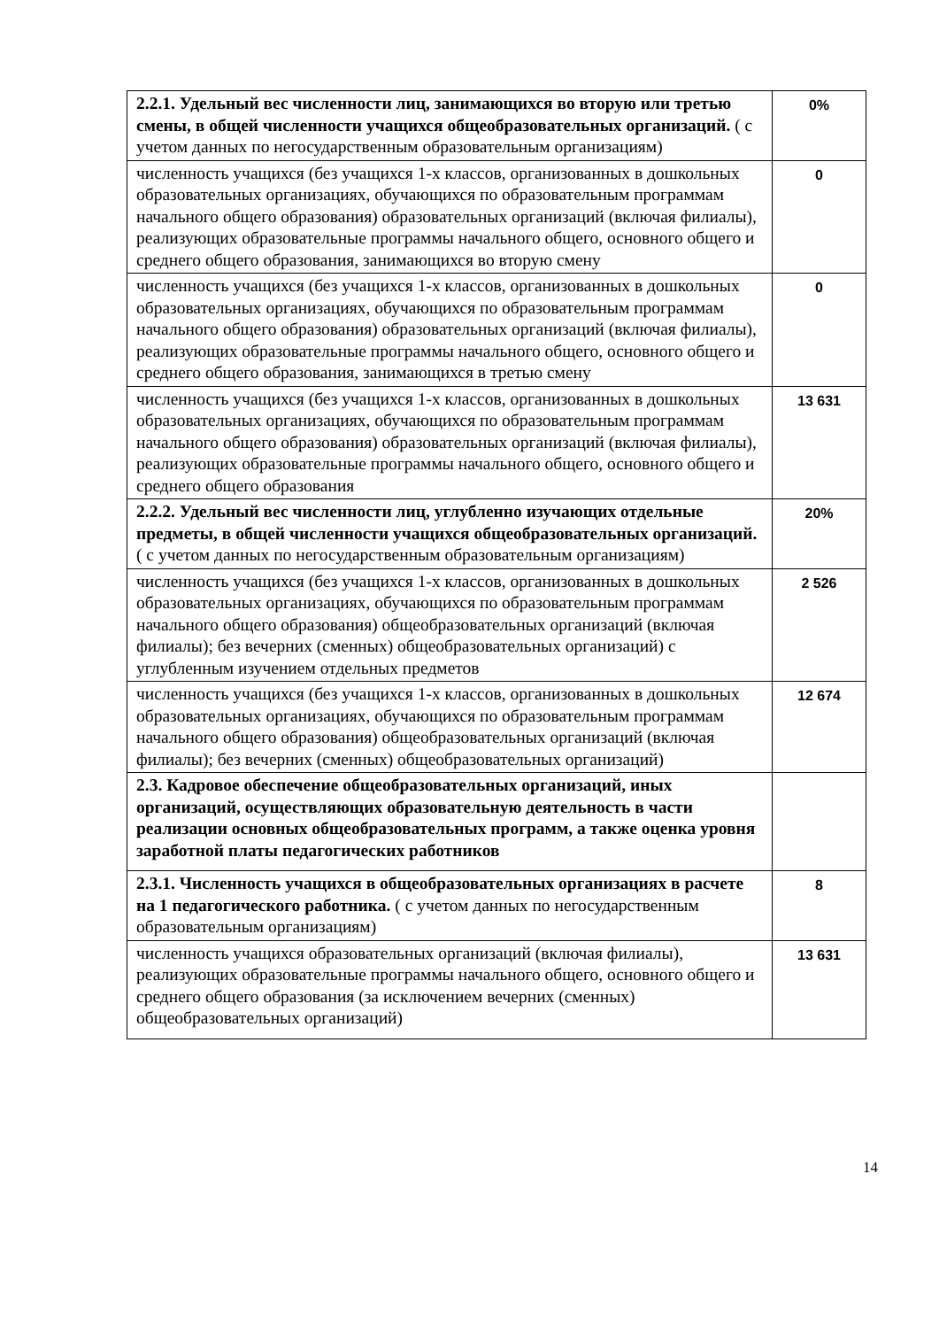| 2.2.1. Удельный вес численности лиц, занимающихся во вторую или третью смены, в общей численности учащихся общеобразовательных организаций. ( с учетом данных по негосударственным образовательным организациям) | 0% |
| численность учащихся (без учащихся 1-х классов, организованных в дошкольных образовательных организациях, обучающихся по образовательным программам начального общего образования) образовательных организаций (включая филиалы), реализующих образовательные программы начального общего, основного общего и среднего общего образования, занимающихся во вторую смену | 0 |
| численность учащихся (без учащихся 1-х классов, организованных в дошкольных образовательных организациях, обучающихся по образовательным программам начального общего образования) образовательных организаций (включая филиалы), реализующих образовательные программы начального общего, основного общего и среднего общего образования, занимающихся в третью смену | 0 |
| численность учащихся (без учащихся 1-х классов, организованных в дошкольных образовательных организациях, обучающихся по образовательным программам начального общего образования) образовательных организаций (включая филиалы), реализующих образовательные программы начального общего, основного общего и среднего общего образования | 13 631 |
| 2.2.2. Удельный вес численности лиц, углубленно изучающих отдельные предметы, в общей численности учащихся общеобразовательных организаций. ( с учетом данных по негосударственным образовательным организациям) | 20% |
| численность учащихся (без учащихся 1-х классов, организованных в дошкольных образовательных организациях, обучающихся по образовательным программам начального общего образования) общеобразовательных организаций (включая филиалы); без вечерних (сменных) общеобразовательных организаций) с углубленным изучением отдельных предметов | 2 526 |
| численность учащихся (без учащихся 1-х классов, организованных в дошкольных образовательных организациях, обучающихся по образовательным программам начального общего образования) общеобразовательных организаций (включая филиалы); без вечерних (сменных) общеобразовательных организаций) | 12 674 |
| 2.3. Кадровое обеспечение общеобразовательных организаций, иных организаций, осуществляющих образовательную деятельность в части реализации основных общеобразовательных программ, а также оценка уровня заработной платы педагогических работников | |
| 2.3.1. Численность учащихся в общеобразовательных организациях в расчете на 1 педагогического работника. ( с учетом данных по негосударственным образовательным организациям) | 8 |
| численность учащихся образовательных организаций (включая филиалы), реализующих образовательные программы начального общего, основного общего и среднего общего образования (за исключением вечерних (сменных) общеобразовательных организаций) | 13 631 |
14